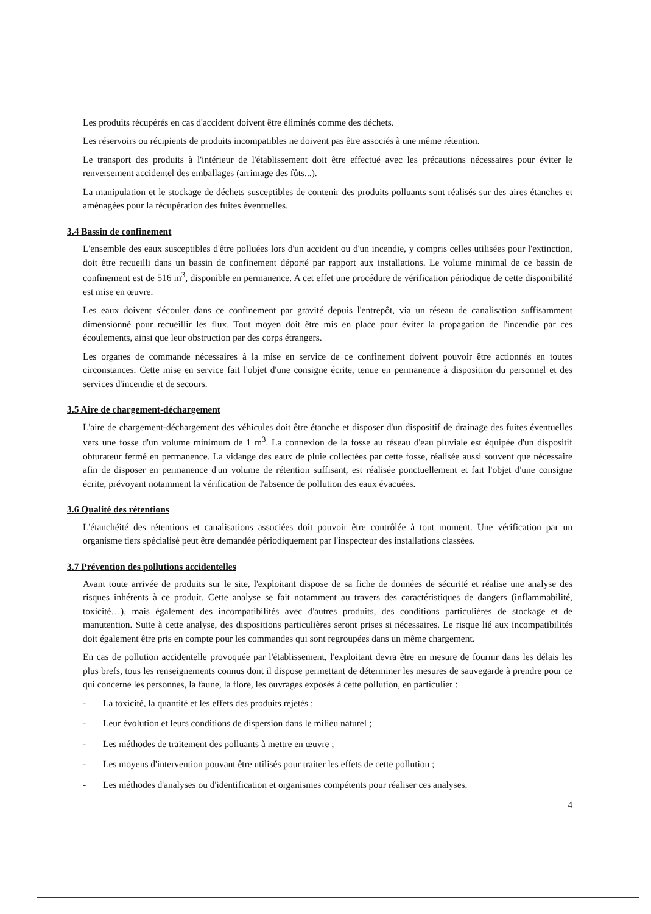Les produits récupérés en cas d'accident doivent être éliminés comme des déchets.
Les réservoirs ou récipients de produits incompatibles ne doivent pas être associés à une même rétention.
Le transport des produits à l'intérieur de l'établissement doit être effectué avec les précautions nécessaires pour éviter le renversement accidentel des emballages (arrimage des fûts...).
La manipulation et le stockage de déchets susceptibles de contenir des produits polluants sont réalisés sur des aires étanches et aménagées pour la récupération des fuites éventuelles.
3.4 Bassin de confinement
L'ensemble des eaux susceptibles d'être polluées lors d'un accident ou d'un incendie, y compris celles utilisées pour l'extinction, doit être recueilli dans un bassin de confinement déporté par rapport aux installations. Le volume minimal de ce bassin de confinement est de 516 m<sup>3</sup>, disponible en permanence. A cet effet une procédure de vérification périodique de cette disponibilité est mise en œuvre.
Les eaux doivent s'écouler dans ce confinement par gravité depuis l'entrepôt, via un réseau de canalisation suffisamment dimensionné pour recueillir les flux. Tout moyen doit être mis en place pour éviter la propagation de l'incendie par ces écoulements, ainsi que leur obstruction par des corps étrangers.
Les organes de commande nécessaires à la mise en service de ce confinement doivent pouvoir être actionnés en toutes circonstances. Cette mise en service fait l'objet d'une consigne écrite, tenue en permanence à disposition du personnel et des services d'incendie et de secours.
3.5 Aire de chargement-déchargement
L'aire de chargement-déchargement des véhicules doit être étanche et disposer d'un dispositif de drainage des fuites éventuelles vers une fosse d'un volume minimum de 1 m<sup>3</sup>. La connexion de la fosse au réseau d'eau pluviale est équipée d'un dispositif obturateur fermé en permanence. La vidange des eaux de pluie collectées par cette fosse, réalisée aussi souvent que nécessaire afin de disposer en permanence d'un volume de rétention suffisant, est réalisée ponctuellement et fait l'objet d'une consigne écrite, prévoyant notamment la vérification de l'absence de pollution des eaux évacuées.
3.6 Qualité des rétentions
L'étanchéité des rétentions et canalisations associées doit pouvoir être contrôlée à tout moment. Une vérification par un organisme tiers spécialisé peut être demandée périodiquement par l'inspecteur des installations classées.
3.7 Prévention des pollutions accidentelles
Avant toute arrivée de produits sur le site, l'exploitant dispose de sa fiche de données de sécurité et réalise une analyse des risques inhérents à ce produit. Cette analyse se fait notamment au travers des caractéristiques de dangers (inflammabilité, toxicité…), mais également des incompatibilités avec d'autres produits, des conditions particulières de stockage et de manutention. Suite à cette analyse, des dispositions particulières seront prises si nécessaires. Le risque lié aux incompatibilités doit également être pris en compte pour les commandes qui sont regroupées dans un même chargement.
En cas de pollution accidentelle provoquée par l'établissement, l'exploitant devra être en mesure de fournir dans les délais les plus brefs, tous les renseignements connus dont il dispose permettant de déterminer les mesures de sauvegarde à prendre pour ce qui concerne les personnes, la faune, la flore, les ouvrages exposés à cette pollution, en particulier :
- La toxicité, la quantité et les effets des produits rejetés ;
- Leur évolution et leurs conditions de dispersion dans le milieu naturel ;
- Les méthodes de traitement des polluants à mettre en œuvre ;
- Les moyens d'intervention pouvant être utilisés pour traiter les effets de cette pollution ;
- Les méthodes d'analyses ou d'identification et organismes compétents pour réaliser ces analyses.
4